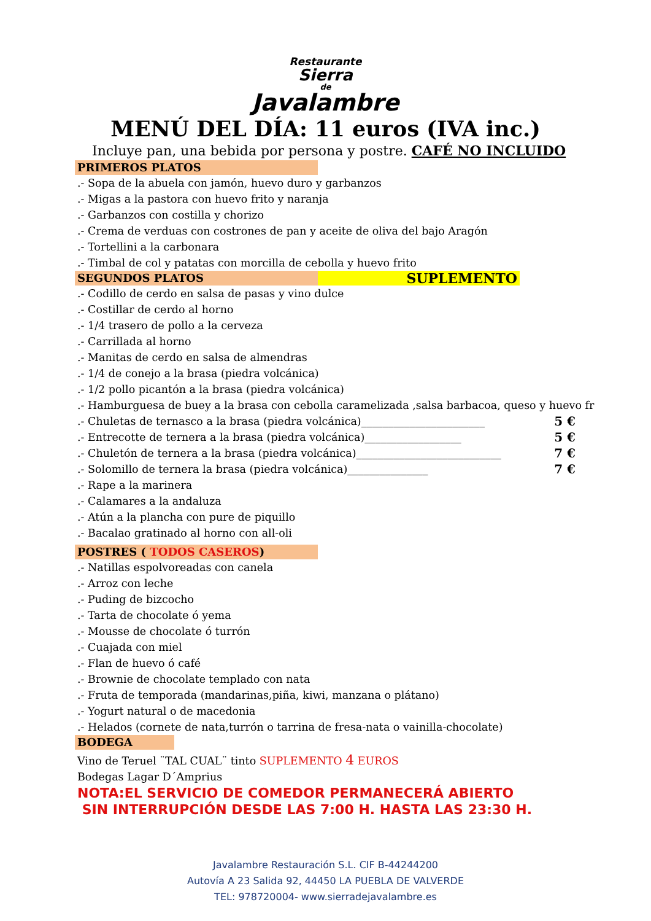Restaurante
Sierra
de
Javalambre
MENÚ DEL DÍA: 11 euros (IVA inc.)
Incluye pan, una bebida por persona y postre. CAFÉ NO INCLUIDO
PRIMEROS PLATOS
.- Sopa de la abuela con jamón, huevo duro y garbanzos
.- Migas a la pastora con huevo frito y naranja
.- Garbanzos con costilla y chorizo
.- Crema de verduas con costrones de pan y aceite de oliva del bajo Aragón
.- Tortellini a la carbonara
.- Timbal de col y patatas con morcilla de cebolla y huevo frito
SEGUNDOS PLATOS
SUPLEMENTO
.- Codillo de cerdo en salsa de pasas y vino dulce
.- Costillar de cerdo al horno
.- 1/4 trasero de pollo a la cerveza
.- Carrillada al horno
.- Manitas de cerdo en salsa de almendras
.- 1/4 de conejo a la brasa (piedra volcánica)
.- 1/2 pollo picantón a la brasa (piedra volcánica)
.- Hamburguesa de buey a la brasa con cebolla caramelizada ,salsa barbacoa, queso y huevo fr
.- Chuletas de ternasco a la brasa (piedra volcánica)_______________________ 5 €
.- Entrecotte de ternera a la brasa (piedra volcánica)__________________ 5 €
.- Chuletón de ternera a la brasa (piedra volcánica)___________________________ 7 €
.- Solomillo de ternera la brasa (piedra volcánica)_______________ 7 €
.- Rape a la marinera
.- Calamares a la andaluza
.- Atún a la plancha con pure de piquillo
.- Bacalao gratinado al horno con all-oli
POSTRES ( TODOS CASEROS)
.- Natillas espolvoreadas con canela
.- Arroz con leche
.- Puding de bizcocho
.- Tarta de chocolate ó yema
.- Mousse de chocolate ó turrón
.- Cuajada con miel
.- Flan de huevo ó café
.- Brownie de chocolate templado con nata
.- Fruta de temporada (mandarinas,piña, kiwi, manzana o plátano)
.- Yogurt natural o de macedonia
.- Helados (cornete de nata,turrón o tarrina de fresa-nata o vainilla-chocolate)
BODEGA
Vino de Teruel ¨TAL CUAL¨ tinto SUPLEMENTO 4 EUROS
Bodegas Lagar D´Amprius
NOTA:EL SERVICIO DE COMEDOR PERMANECERÁ ABIERTO
SIN INTERRUPCIÓN DESDE LAS 7:00 H. HASTA LAS 23:30 H.
Javalambre Restauración S.L. CIF B-44244200
Autovía A 23 Salida 92, 44450 LA PUEBLA DE VALVERDE
TEL: 978720004- www.sierradejavalambre.es